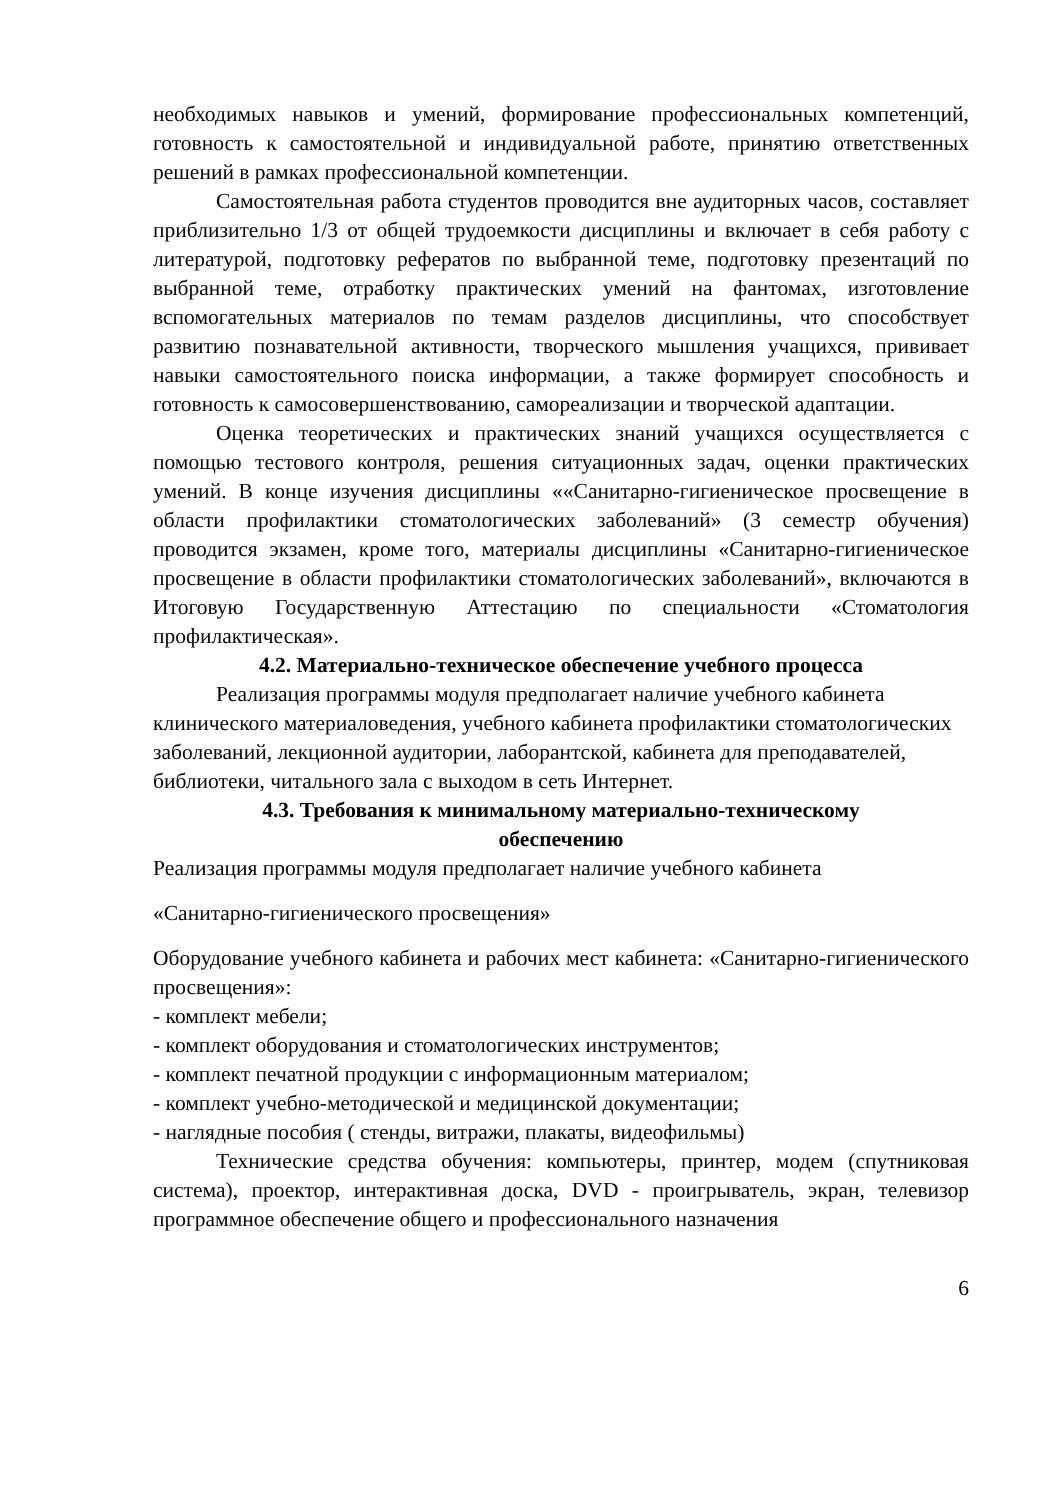необходимых навыков и умений, формирование профессиональных компетенций, готовность к самостоятельной и индивидуальной работе, принятию ответственных решений в рамках профессиональной компетенции.
Самостоятельная работа студентов проводится вне аудиторных часов, составляет приблизительно 1/3 от общей трудоемкости дисциплины и включает в себя работу с литературой, подготовку рефератов по выбранной теме, подготовку презентаций по выбранной теме, отработку практических умений на фантомах, изготовление вспомогательных материалов по темам разделов дисциплины, что способствует развитию познавательной активности, творческого мышления учащихся, прививает навыки самостоятельного поиска информации, а также формирует способность и готовность к самосовершенствованию, самореализации и творческой адаптации.
Оценка теоретических и практических знаний учащихся осуществляется с помощью тестового контроля, решения ситуационных задач, оценки практических умений. В конце изучения дисциплины ««Санитарно-гигиеническое просвещение в области профилактики стоматологических заболеваний» (3 семестр обучения) проводится экзамен, кроме того, материалы дисциплины «Санитарно-гигиеническое просвещение в области профилактики стоматологических заболеваний», включаются в Итоговую Государственную Аттестацию по специальности «Стоматология профилактическая».
4.2. Материально-техническое обеспечение учебного процесса
Реализация программы модуля предполагает наличие учебного кабинета клинического материаловедения, учебного кабинета профилактики стоматологических заболеваний, лекционной аудитории, лаборантской, кабинета для преподавателей, библиотеки, читального зала с выходом в сеть Интернет.
4.3. Требования к минимальному материально-техническому
обеспечению
Реализация программы модуля предполагает наличие учебного кабинета
«Санитарно-гигиенического просвещения»
Оборудование учебного кабинета и рабочих мест кабинета: «Санитарно-гигиенического просвещения»:
- комплект мебели;
- комплект оборудования и стоматологических инструментов;
- комплект печатной продукции с информационным материалом;
- комплект учебно-методической и медицинской документации;
- наглядные пособия ( стенды, витражи, плакаты, видеофильмы)
Технические средства обучения: компьютеры, принтер, модем (спутниковая система), проектор, интерактивная доска, DVD - проигрыватель, экран, телевизор программное обеспечение общего и профессионального назначения
6